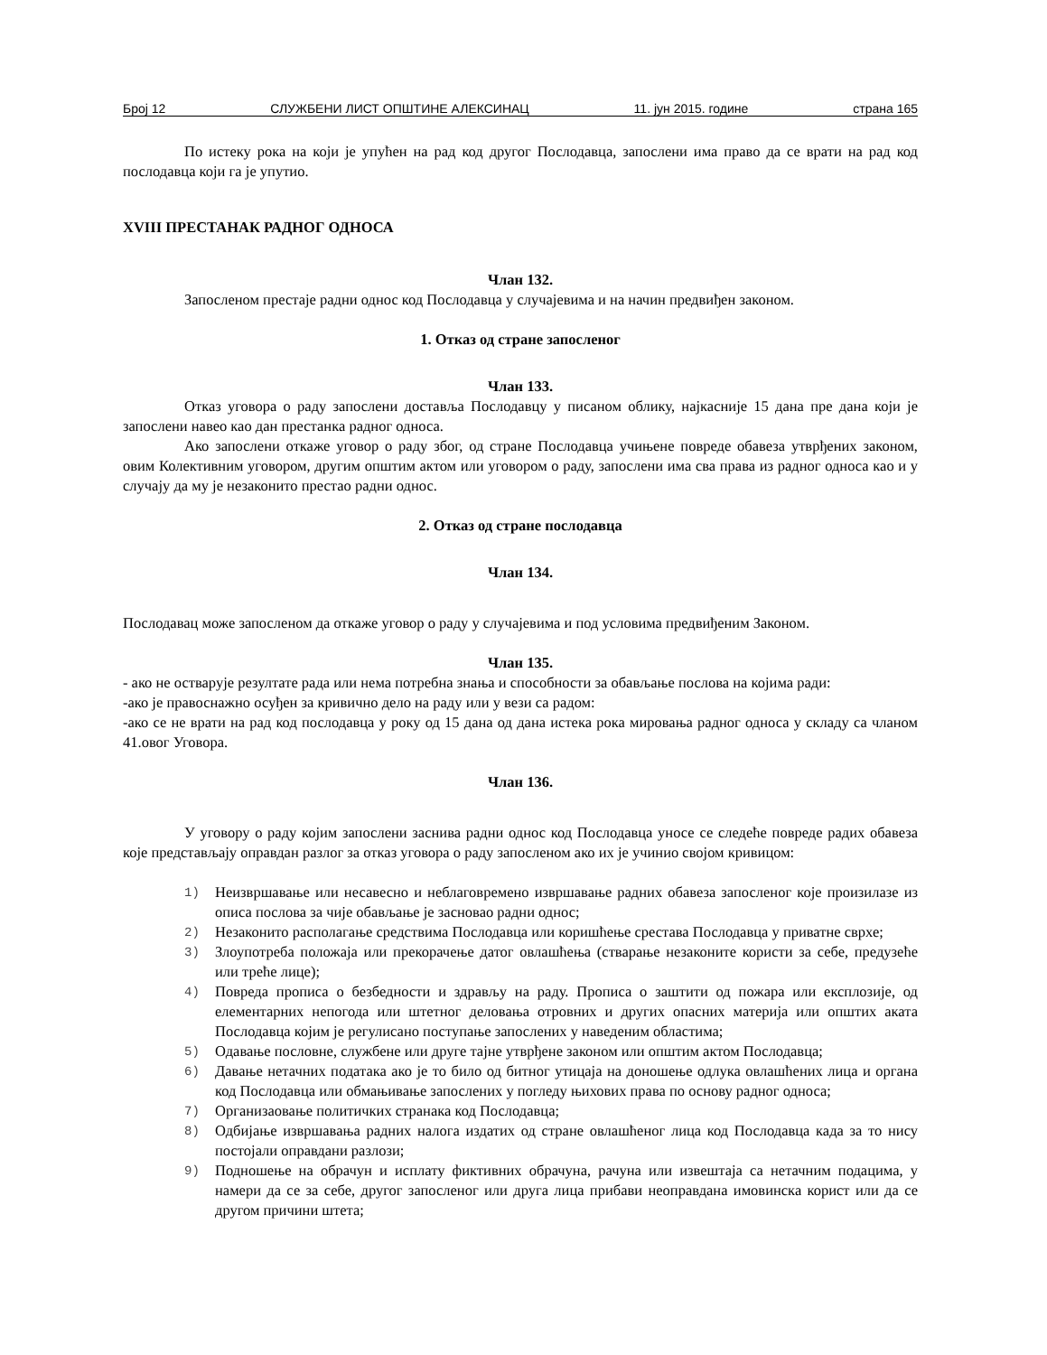Број 12 СЛУЖБЕНИ ЛИСТ ОПШТИНЕ АЛЕКСИНАЦ 11. јун 2015. године страна 165
По истеку рока на који је упућен на рад код другог Послодавца, запослени има право да се врати на рад код послодавца који га је упутио.
XVIII ПРЕСТАНАК РАДНОГ ОДНОСА
Члан 132.
Запосленом престаје радни однос код Послодавца у случајевима и на начин предвиђен законом.
1. Отказ од стране запосленог
Члан 133.
Отказ уговора о раду запослени доставља Послодавцу у писаном облику, најкасније 15 дана пре дана који је запослени навео као дан престанка радног односа.
Ако запослени откаже уговор о раду због, од стране Послодавца учињене повреде обавеза утврђених законом, овим Колективним уговором, другим општим актом или уговором о раду, запослени има сва права из радног односа као и у случају да му је незаконито престао радни однос.
2. Отказ од стране послодавца
Члан 134.
Послодавац може запосленом да откаже уговор о раду у случајевима и под условима предвиђеним Законом.
Члан 135.
- ако не остварује резултате рада или нема потребна знања и способности за обављање послова на којима ради:
-ако је правоснажно осуђен за кривично дело на раду или у вези са радом:
-ако се не врати на рад код послодавца у року од 15 дана од дана истека рока мировања радног односа у складу са чланом 41.овог Уговора.
Члан 136.
У уговору о раду којим запослени заснива радни однос код Послодавца уносе се следеће повреде радих обавеза које представљају оправдан разлог за отказ уговора о раду запосленом ако их је учинио својом кривицом:
1)
Неизвршавање или несавесно и неблаговремено извршавање радних обавеза запосленог које произилазе из описа послова за чије обављање је засновао радни однос;
2)
Незаконито располагање средствима Послодавца или коришћење срестава Послодавца у приватне сврхе;
3)
Злоупотреба положаја или прекорачење датог овлашћења (стварање незаконите користи за себе, предузеће или треће лице);
4)
Повреда прописа о безбедности и здрављу на раду. Прописа о заштити од пожара или експлозије, од елементарних непогода или штетног деловања отровних и других опасних материја или општих аката Послодавца којим је регулисано поступање запослених у наведеним областима;
5)
Одавање пословне, службене или друге тајне утврђене законом или општим актом Послодавца;
6)
Давање нетачних података ако је то било од битног утицаја на доношење одлука овлашћених лица и органа код Послодавца или обмањивање запослених у погледу њихових права по основу радног односа;
7)
Организаовање политичких странака код Послодавца;
8)
Одбијање извршавања радних налога издатих од стране овлашћеног лица код Послодавца када за то нису постојали оправдани разлози;
9)
Подношење на обрачун и исплату фиктивних обрачуна, рачуна или извештаја са нетачним подацима, у намери да се за себе, другог запосленог или друга лица прибави неоправдана имовинска корист или да се другом причини штета;